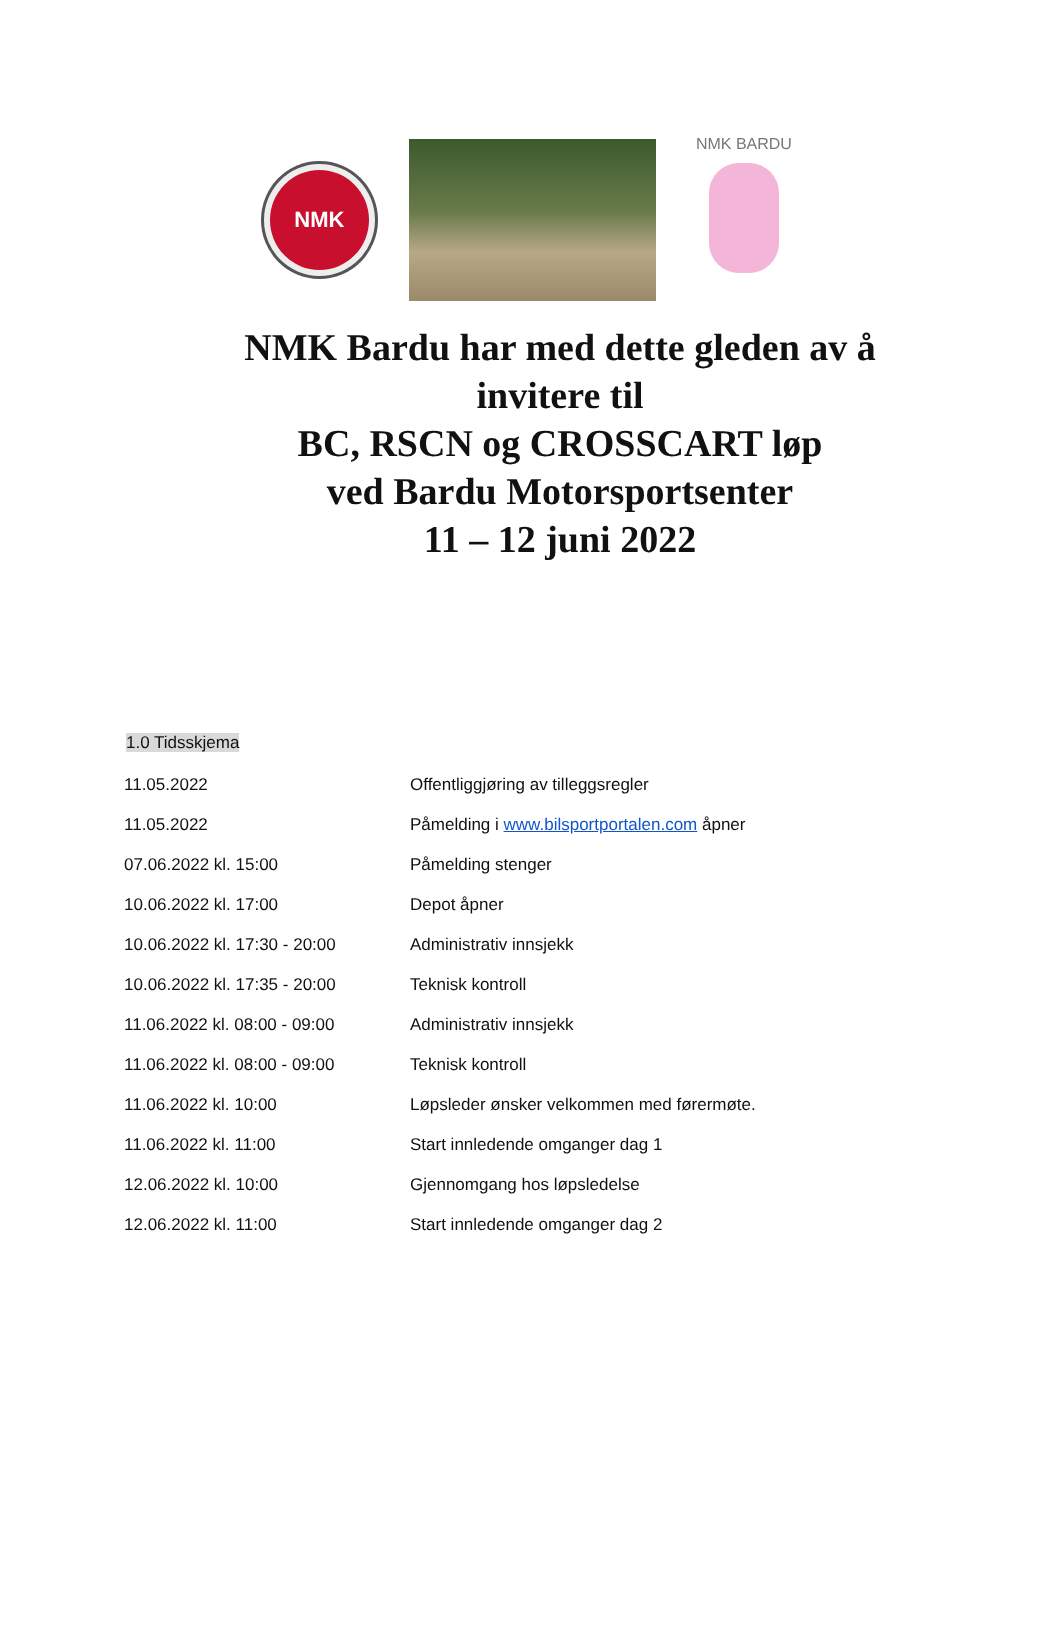NMK
NMK BARDU
NMK Bardu har med dette gleden av å invitere til
BC, RSCN og CROSSCART løp
ved Bardu Motorsportsenter
11 – 12 juni 2022
1.0 Tidsskjema
| 11.05.2022 | Offentliggjøring av tilleggsregler |
| 11.05.2022 | Påmelding i www.bilsportportalen.com åpner |
| 07.06.2022 kl. 15:00 | Påmelding stenger |
| 10.06.2022 kl. 17:00 | Depot åpner |
| 10.06.2022 kl. 17:30 - 20:00 | Administrativ innsjekk |
| 10.06.2022 kl. 17:35 - 20:00 | Teknisk kontroll |
| 11.06.2022 kl. 08:00 - 09:00 | Administrativ innsjekk |
| 11.06.2022 kl. 08:00 - 09:00 | Teknisk kontroll |
| 11.06.2022 kl. 10:00 | Løpsleder ønsker velkommen med førermøte. |
| 11.06.2022 kl. 11:00 | Start innledende omganger dag 1 |
| 12.06.2022 kl. 10:00 | Gjennomgang hos løpsledelse |
| 12.06.2022 kl. 11:00 | Start innledende omganger dag 2 |